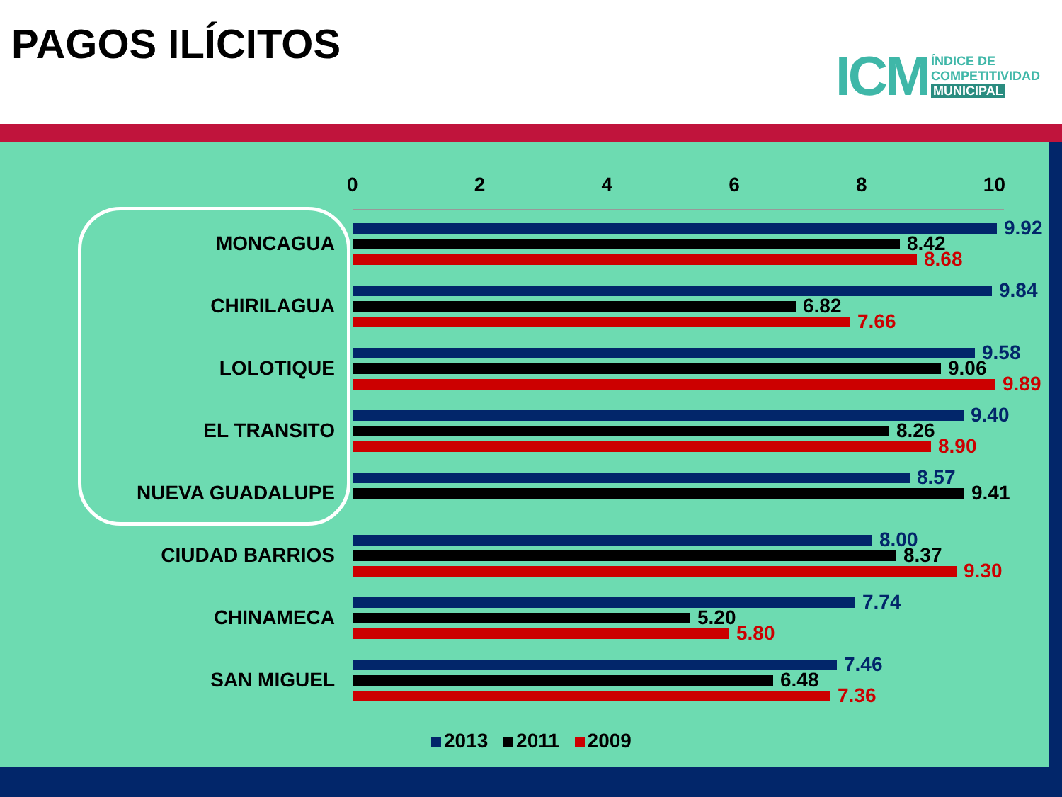PAGOS ILÍCITOS
ICM
ÍNDICE DE
COMPETITIVIDAD
MUNICIPAL
0 2 4 6 8 10
MONCAGUA
9.92
8.42
8.68
CHIRILAGUA
9.84
6.82
7.66
LOLOTIQUE
9.58
9.06
9.89
EL TRANSITO
9.40
8.26
8.90
NUEVA GUADALUPE
8.57
9.41
CIUDAD BARRIOS
8.00
8.37
9.30
CHINAMECA
7.74
5.20
5.80
SAN MIGUEL
7.46
6.48
7.36
2013 2011 2009